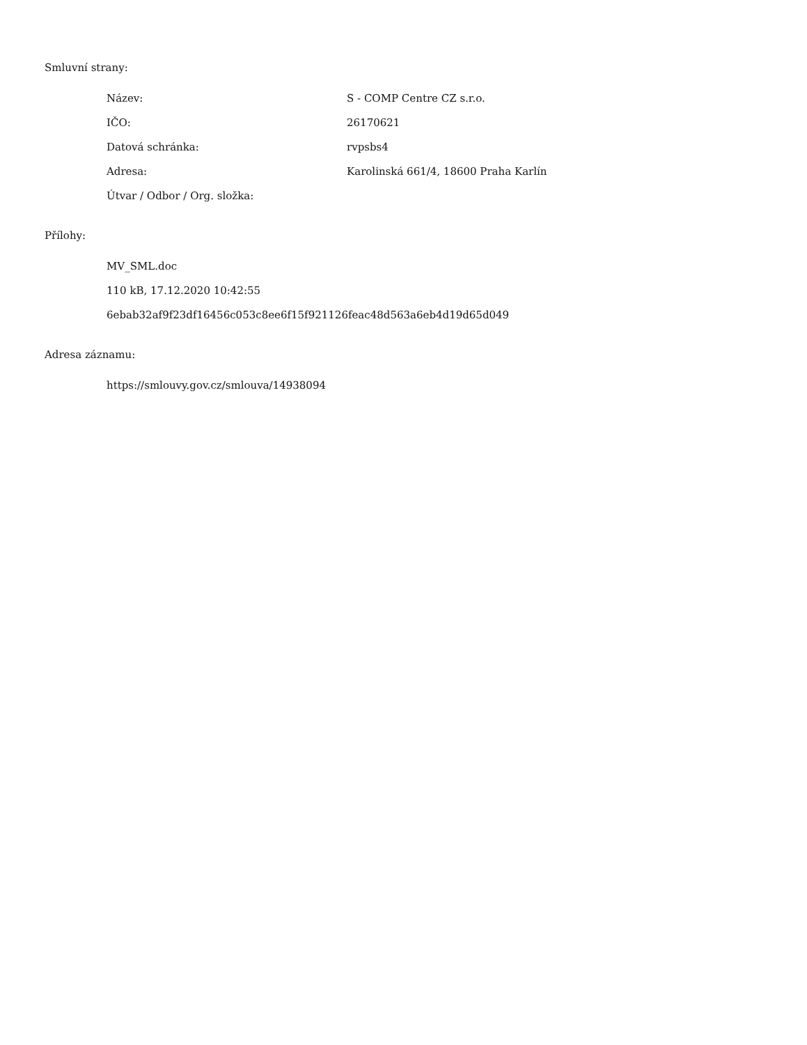Smluvní strany:
| Název: | S - COMP Centre CZ s.r.o. |
| IČO: | 26170621 |
| Datová schránka: | rvpsbs4 |
| Adresa: | Karolinská 661/4, 18600 Praha Karlín |
| Útvar / Odbor / Org. složka: | |
Přílohy:
MV_SML.doc
110 kB, 17.12.2020 10:42:55
6ebab32af9f23df16456c053c8ee6f15f921126feac48d563a6eb4d19d65d049
Adresa záznamu:
https://smlouvy.gov.cz/smlouva/14938094